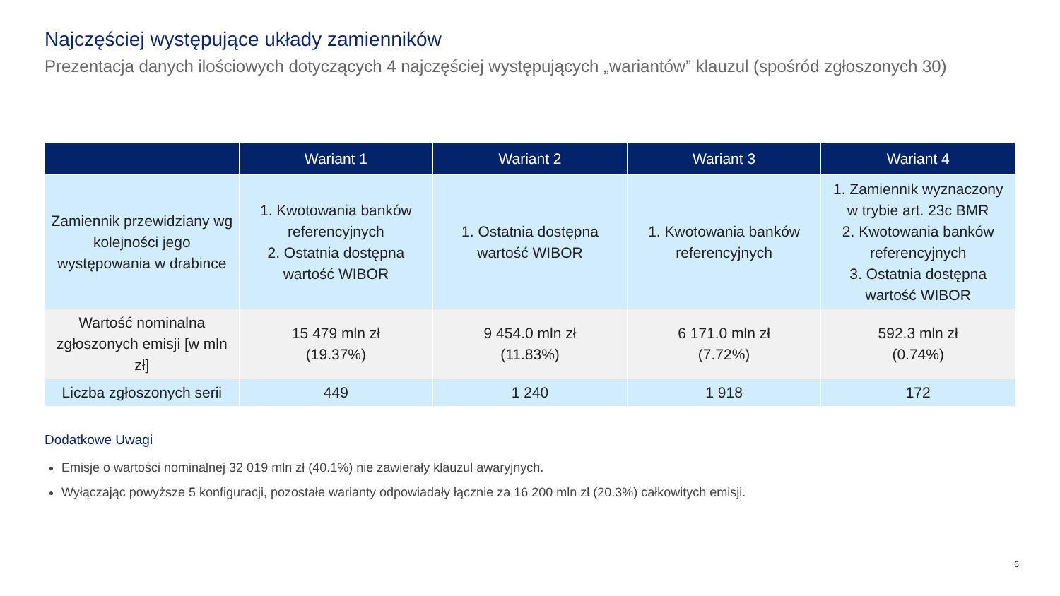Najczęściej występujące układy zamienników
Prezentacja danych ilościowych dotyczących 4 najczęściej występujących „wariantów” klauzul (spośród zgłoszonych 30)
| | Wariant 1 | Wariant 2 | Wariant 3 | Wariant 4 |
| --- | --- | --- | --- | --- |
| Zamiennik przewidziany wg kolejności jego występowania w drabince | 1. Kwotowania banków referencyjnych 2. Ostatnia dostępna wartość WIBOR | 1. Ostatnia dostępna wartość WIBOR | 1. Kwotowania banków referencyjnych | 1. Zamiennik wyznaczony w trybie art. 23c BMR 2. Kwotowania banków referencyjnych 3. Ostatnia dostępna wartość WIBOR |
| Wartość nominalna zgłoszonych emisji [w mln zł] | 15 479 mln zł (19.37%) | 9 454.0 mln zł (11.83%) | 6 171.0 mln zł (7.72%) | 592.3 mln zł (0.74%) |
| Liczba zgłoszonych serii | 449 | 1 240 | 1 918 | 172 |
Dodatkowe Uwagi
Emisje o wartości nominalnej 32 019 mln zł (40.1%) nie zawierały klauzul awaryjnych.
Wyłączając powyższe 5 konfiguracji, pozostałe warianty odpowiadały łącznie za 16 200 mln zł (20.3%) całkowitych emisji.
6